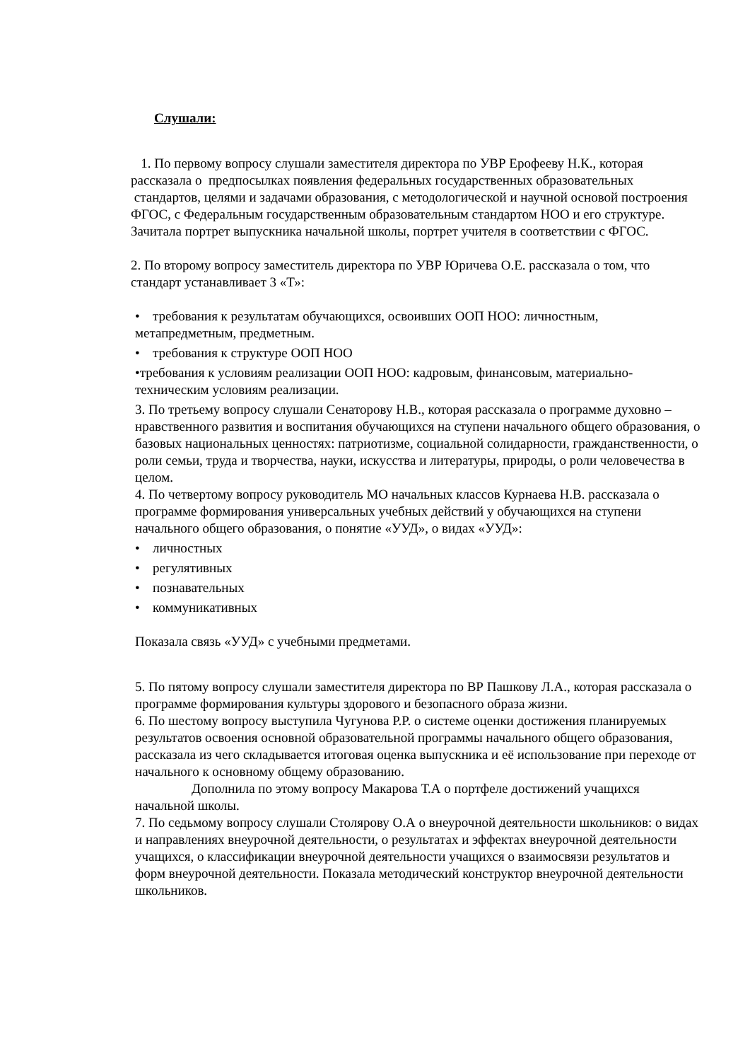Слушали:
1. По первому вопросу слушали заместителя директора по УВР Ерофееву Н.К., которая рассказала о предпосылках появления федеральных государственных образовательных стандартов, целями и задачами образования, с методологической и научной основой построения ФГОС, с Федеральным государственным образовательным стандартом НОО и его структуре. Зачитала портрет выпускника начальной школы, портрет учителя в соответствии с ФГОС.
2. По второму вопросу заместитель директора по УВР Юричева О.Е. рассказала о том, что стандарт устанавливает 3 «Т»:
• требования к результатам обучающихся, освоивших ООП НОО: личностным, метапредметным, предметным.
• требования к структуре ООП НОО
•требования к условиям реализации ООП НОО: кадровым, финансовым, материально-техническим условиям реализации.
3. По третьему вопросу слушали Сенаторову Н.В., которая рассказала о программе духовно – нравственного развития и воспитания обучающихся на ступени начального общего образования, о базовых национальных ценностях: патриотизме, социальной солидарности, гражданственности, о роли семьи, труда и творчества, науки, искусства и литературы, природы, о роли человечества в целом.
4. По четвертому вопросу руководитель МО начальных классов Курнаева Н.В. рассказала о программе формирования универсальных учебных действий у обучающихся на ступени начального общего образования, о понятие «УУД», о видах «УУД»:
• личностных
• регулятивных
• познавательных
• коммуникативных
Показала связь «УУД» с учебными предметами.
5. По пятому вопросу слушали заместителя директора по ВР Пашкову Л.А., которая рассказала о программе формирования культуры здорового и безопасного образа жизни.
6. По шестому вопросу выступила Чугунова Р.Р. о системе оценки достижения планируемых результатов освоения основной образовательной программы начального общего образования, рассказала из чего складывается итоговая оценка выпускника и её использование при переходе от начального к основному общему образованию.
Дополнила по этому вопросу Макарова Т.А о портфеле достижений учащихся начальной школы.
7. По седьмому вопросу слушали Столярову О.А о внеурочной деятельности школьников: о видах и направлениях внеурочной деятельности, о результатах и эффектах внеурочной деятельности учащихся, о классификации внеурочной деятельности учащихся о взаимосвязи результатов и форм внеурочной деятельности. Показала методический конструктор внеурочной деятельности школьников.